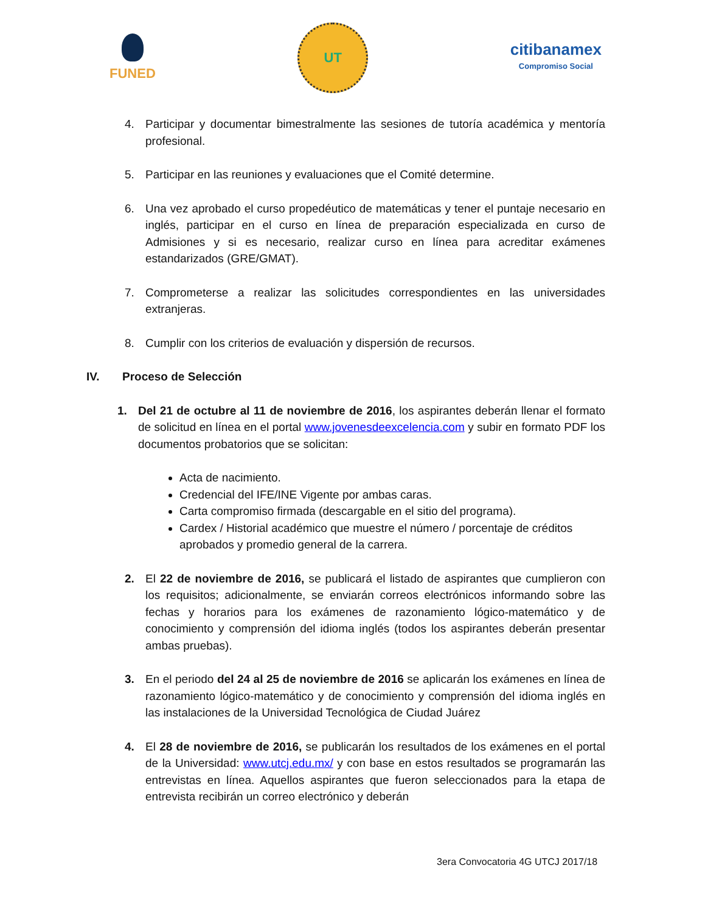FUNED
UT
citibanamex
Compromiso Social
4. Participar y documentar bimestralmente las sesiones de tutoría académica y mentoría profesional.
5. Participar en las reuniones y evaluaciones que el Comité determine.
6. Una vez aprobado el curso propedéutico de matemáticas y tener el puntaje necesario en inglés, participar en el curso en línea de preparación especializada en curso de Admisiones y si es necesario, realizar curso en línea para acreditar exámenes estandarizados (GRE/GMAT).
7. Comprometerse a realizar las solicitudes correspondientes en las universidades extranjeras.
8. Cumplir con los criterios de evaluación y dispersión de recursos.
IV. Proceso de Selección
1. Del 21 de octubre al 11 de noviembre de 2016, los aspirantes deberán llenar el formato de solicitud en línea en el portal www.jovenesdeexcelencia.com y subir en formato PDF los documentos probatorios que se solicitan:
Acta de nacimiento.
Credencial del IFE/INE Vigente por ambas caras.
Carta compromiso firmada (descargable en el sitio del programa).
Cardex / Historial académico que muestre el número / porcentaje de créditos aprobados y promedio general de la carrera.
2. El 22 de noviembre de 2016, se publicará el listado de aspirantes que cumplieron con los requisitos; adicionalmente, se enviarán correos electrónicos informando sobre las fechas y horarios para los exámenes de razonamiento lógico-matemático y de conocimiento y comprensión del idioma inglés (todos los aspirantes deberán presentar ambas pruebas).
3. En el periodo del 24 al 25 de noviembre de 2016 se aplicarán los exámenes en línea de razonamiento lógico-matemático y de conocimiento y comprensión del idioma inglés en las instalaciones de la Universidad Tecnológica de Ciudad Juárez
4. El 28 de noviembre de 2016, se publicarán los resultados de los exámenes en el portal de la Universidad: www.utcj.edu.mx/ y con base en estos resultados se programarán las entrevistas en línea. Aquellos aspirantes que fueron seleccionados para la etapa de entrevista recibirán un correo electrónico y deberán
3era Convocatoria 4G UTCJ 2017/18